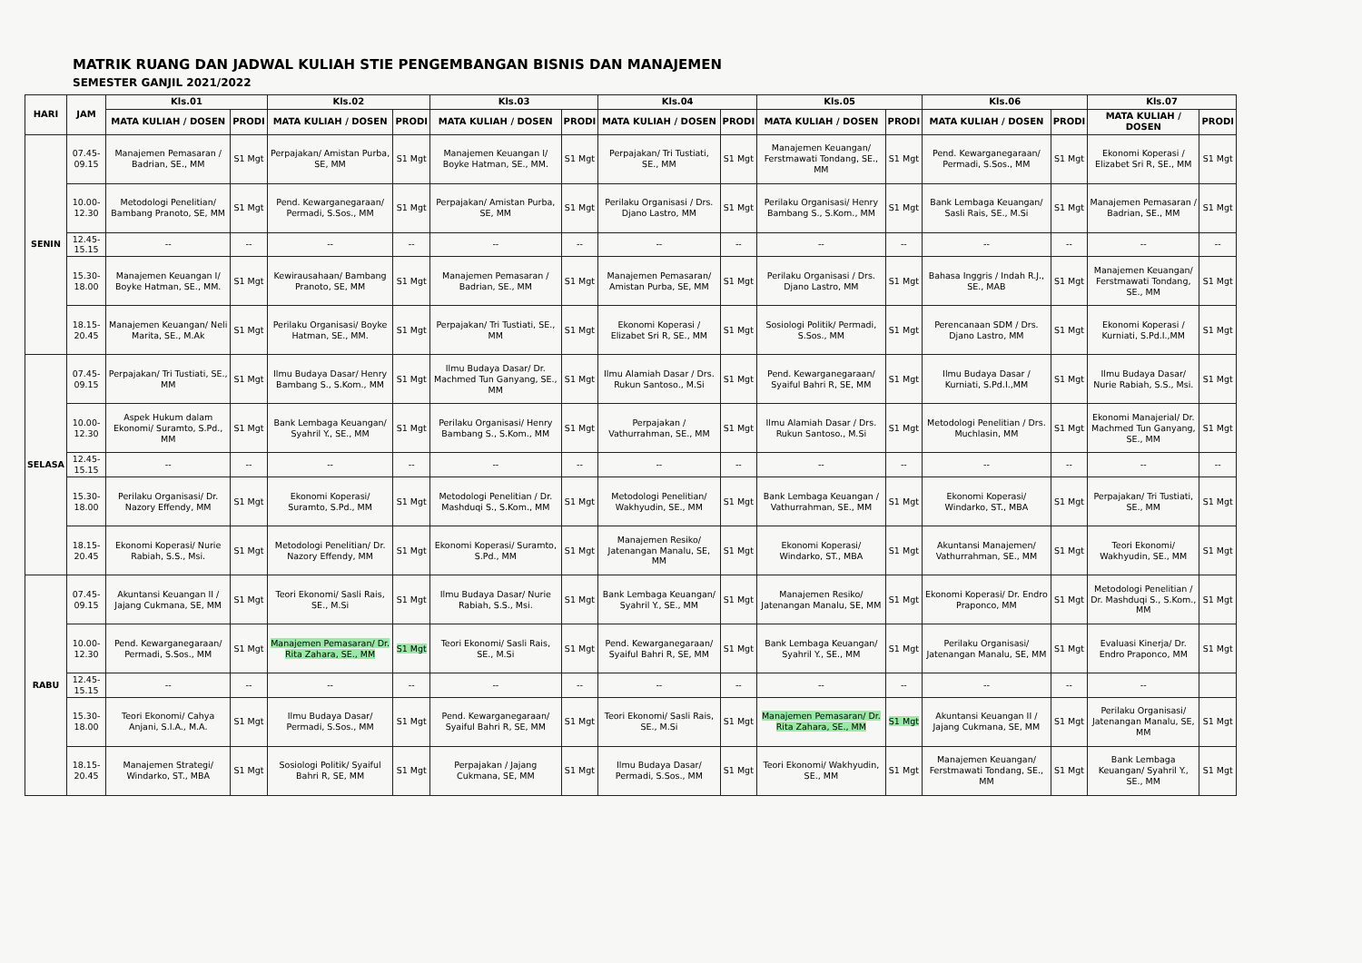MATRIK RUANG DAN JADWAL KULIAH STIE PENGEMBANGAN BISNIS DAN MANAJEMEN
SEMESTER GANJIL 2021/2022
| HARI | JAM | Kls.01 | | Kls.02 | | Kls.03 | | Kls.04 | | Kls.05 | | Kls.06 | | Kls.07 | |
| --- | --- | --- | --- | --- | --- | --- | --- | --- | --- | --- | --- | --- | --- | --- | --- |
| | | MATA KULIAH / DOSEN | PRODI | MATA KULIAH / DOSEN | PRODI | MATA KULIAH / DOSEN | PRODI | MATA KULIAH / DOSEN | PRODI | MATA KULIAH / DOSEN | PRODI | MATA KULIAH / DOSEN | PRODI | MATA KULIAH / DOSEN | PRODI |
| SENIN | 07.45-09.15 | Manajemen Pemasaran / Badrian, SE., MM | S1 Mgt | Perpajakan/ Amistan Purba, SE, MM | S1 Mgt | Manajemen Keuangan I/ Boyke Hatman, SE., MM. | S1 Mgt | Perpajakan/ Tri Tustiati, SE., MM | S1 Mgt | Manajemen Keuangan/ Ferstmawati Tondang, SE., MM | S1 Mgt | Pend. Kewarganegaraan/ Permadi, S.Sos., MM | S1 Mgt | Ekonomi Koperasi / Elizabet Sri R, SE., MM | S1 Mgt |
| | 10.00-12.30 | Metodologi Penelitian/ Bambang Pranoto, SE, MM | S1 Mgt | Pend. Kewarganegaraan/ Permadi, S.Sos., MM | S1 Mgt | Perpajakan/ Amistan Purba, SE, MM | S1 Mgt | Perilaku Organisasi / Drs. Djano Lastro, MM | S1 Mgt | Perilaku Organisasi/ Henry Bambang S., S.Kom., MM | S1 Mgt | Bank Lembaga Keuangan/ Sasli Rais, SE., M.Si | S1 Mgt | Manajemen Pemasaran / Badrian, SE., MM | S1 Mgt |
| | 12.45-15.15 | -- | -- | -- | -- | -- | -- | -- | -- | -- | -- | -- | -- | -- | -- |
| | 15.30-18.00 | Manajemen Keuangan I/ Boyke Hatman, SE., MM. | S1 Mgt | Kewirausahaan/ Bambang Pranoto, SE, MM | S1 Mgt | Manajemen Pemasaran / Badrian, SE., MM | S1 Mgt | Manajemen Pemasaran/ Amistan Purba, SE, MM | S1 Mgt | Perilaku Organisasi / Drs. Djano Lastro, MM | S1 Mgt | Bahasa Inggris / Indah R.J., SE., MAB | S1 Mgt | Manajemen Keuangan/ Ferstmawati Tondang, SE., MM | S1 Mgt |
| | 18.15-20.45 | Manajemen Keuangan/ Neli Marita, SE., M.Ak | S1 Mgt | Perilaku Organisasi/ Boyke Hatman, SE., MM. | S1 Mgt | Perpajakan/ Tri Tustiati, SE., MM | S1 Mgt | Ekonomi Koperasi / Elizabet Sri R, SE., MM | S1 Mgt | Sosiologi Politik/ Permadi, S.Sos., MM | S1 Mgt | Perencanaan SDM / Drs. Djano Lastro, MM | S1 Mgt | Ekonomi Koperasi / Kurniati, S.Pd.I.,MM | S1 Mgt |
| SELASA | 07.45-09.15 | Perpajakan/ Tri Tustiati, SE., MM | S1 Mgt | Ilmu Budaya Dasar/ Henry Bambang S., S.Kom., MM | S1 Mgt | Ilmu Budaya Dasar/ Dr. Machmed Tun Ganyang, SE., MM | S1 Mgt | Ilmu Alamiah Dasar / Drs. Rukun Santoso., M.Si | S1 Mgt | Pend. Kewarganegaraan/ Syaiful Bahri R, SE, MM | S1 Mgt | Ilmu Budaya Dasar / Kurniati, S.Pd.I.,MM | S1 Mgt | Ilmu Budaya Dasar/ Nurie Rabiah, S.S., Msi. | S1 Mgt |
| | 10.00-12.30 | Aspek Hukum dalam Ekonomi/ Suramto, S.Pd., MM | S1 Mgt | Bank Lembaga Keuangan/ Syahril Y., SE., MM | S1 Mgt | Perilaku Organisasi/ Henry Bambang S., S.Kom., MM | S1 Mgt | Perpajakan / Vathurrahman, SE., MM | S1 Mgt | Ilmu Alamiah Dasar / Drs. Rukun Santoso., M.Si | S1 Mgt | Metodologi Penelitian / Drs. Muchlasin, MM | S1 Mgt | Ekonomi Manajerial/ Dr. Machmed Tun Ganyang, SE., MM | S1 Mgt |
| | 12.45-15.15 | -- | -- | -- | -- | -- | -- | -- | -- | -- | -- | -- | -- | -- | -- |
| | 15.30-18.00 | Perilaku Organisasi/ Dr. Nazory Effendy, MM | S1 Mgt | Ekonomi Koperasi/ Suramto, S.Pd., MM | S1 Mgt | Metodologi Penelitian / Dr. Mashduqi S., S.Kom., MM | S1 Mgt | Metodologi Penelitian/ Wakhyudin, SE., MM | S1 Mgt | Bank Lembaga Keuangan / Vathurrahman, SE., MM | S1 Mgt | Ekonomi Koperasi/ Windarko, ST., MBA | S1 Mgt | Perpajakan/ Tri Tustiati, SE., MM | S1 Mgt |
| | 18.15-20.45 | Ekonomi Koperasi/ Nurie Rabiah, S.S., Msi. | S1 Mgt | Metodologi Penelitian/ Dr. Nazory Effendy, MM | S1 Mgt | Ekonomi Koperasi/ Suramto, S.Pd., MM | S1 Mgt | Manajemen Resiko/ Jatenangan Manalu, SE, MM | S1 Mgt | Ekonomi Koperasi/ Windarko, ST., MBA | S1 Mgt | Akuntansi Manajemen/ Vathurrahman, SE., MM | S1 Mgt | Teori Ekonomi/ Wakhyudin, SE., MM | S1 Mgt |
| RABU | 07.45-09.15 | Akuntansi Keuangan II / Jajang Cukmana, SE, MM | S1 Mgt | Teori Ekonomi/ Sasli Rais, SE., M.Si | S1 Mgt | Ilmu Budaya Dasar/ Nurie Rabiah, S.S., Msi. | S1 Mgt | Bank Lembaga Keuangan/ Syahril Y., SE., MM | S1 Mgt | Manajemen Resiko/ Jatenangan Manalu, SE, MM | S1 Mgt | Ekonomi Koperasi/ Dr. Endro Praponco, MM | S1 Mgt | Metodologi Penelitian / Dr. Mashduqi S., S.Kom., MM | S1 Mgt |
| | 10.00-12.30 | Pend. Kewarganegaraan/ Permadi, S.Sos., MM | S1 Mgt | Manajemen Pemasaran/ Dr. Rita Zahara, SE., MM | S1 Mgt | Teori Ekonomi/ Sasli Rais, SE., M.Si | S1 Mgt | Pend. Kewarganegaraan/ Syaiful Bahri R, SE, MM | S1 Mgt | Bank Lembaga Keuangan/ Syahril Y., SE., MM | S1 Mgt | Perilaku Organisasi/ Jatenangan Manalu, SE, MM | S1 Mgt | Evaluasi Kinerja/ Dr. Endro Praponco, MM | S1 Mgt |
| | 12.45-15.15 | -- | -- | -- | -- | -- | -- | -- | -- | -- | -- | -- | -- | -- | |
| | 15.30-18.00 | Teori Ekonomi/ Cahya Anjani, S.I.A., M.A. | S1 Mgt | Ilmu Budaya Dasar/ Permadi, S.Sos., MM | S1 Mgt | Pend. Kewarganegaraan/ Syaiful Bahri R, SE, MM | S1 Mgt | Teori Ekonomi/ Sasli Rais, SE., M.Si | S1 Mgt | Manajemen Pemasaran/ Dr. Rita Zahara, SE., MM | S1 Mgt | Akuntansi Keuangan II / Jajang Cukmana, SE, MM | S1 Mgt | Perilaku Organisasi/ Jatenangan Manalu, SE, MM | S1 Mgt |
| | 18.15-20.45 | Manajemen Strategi/ Windarko, ST., MBA | S1 Mgt | Sosiologi Politik/ Syaiful Bahri R, SE, MM | S1 Mgt | Perpajakan / Jajang Cukmana, SE, MM | S1 Mgt | Ilmu Budaya Dasar/ Permadi, S.Sos., MM | S1 Mgt | Teori Ekonomi/ Wakhyudin, SE., MM | S1 Mgt | Manajemen Keuangan/ Ferstmawati Tondang, SE., MM | S1 Mgt | Bank Lembaga Keuangan/ Syahril Y., SE., MM | S1 Mgt |